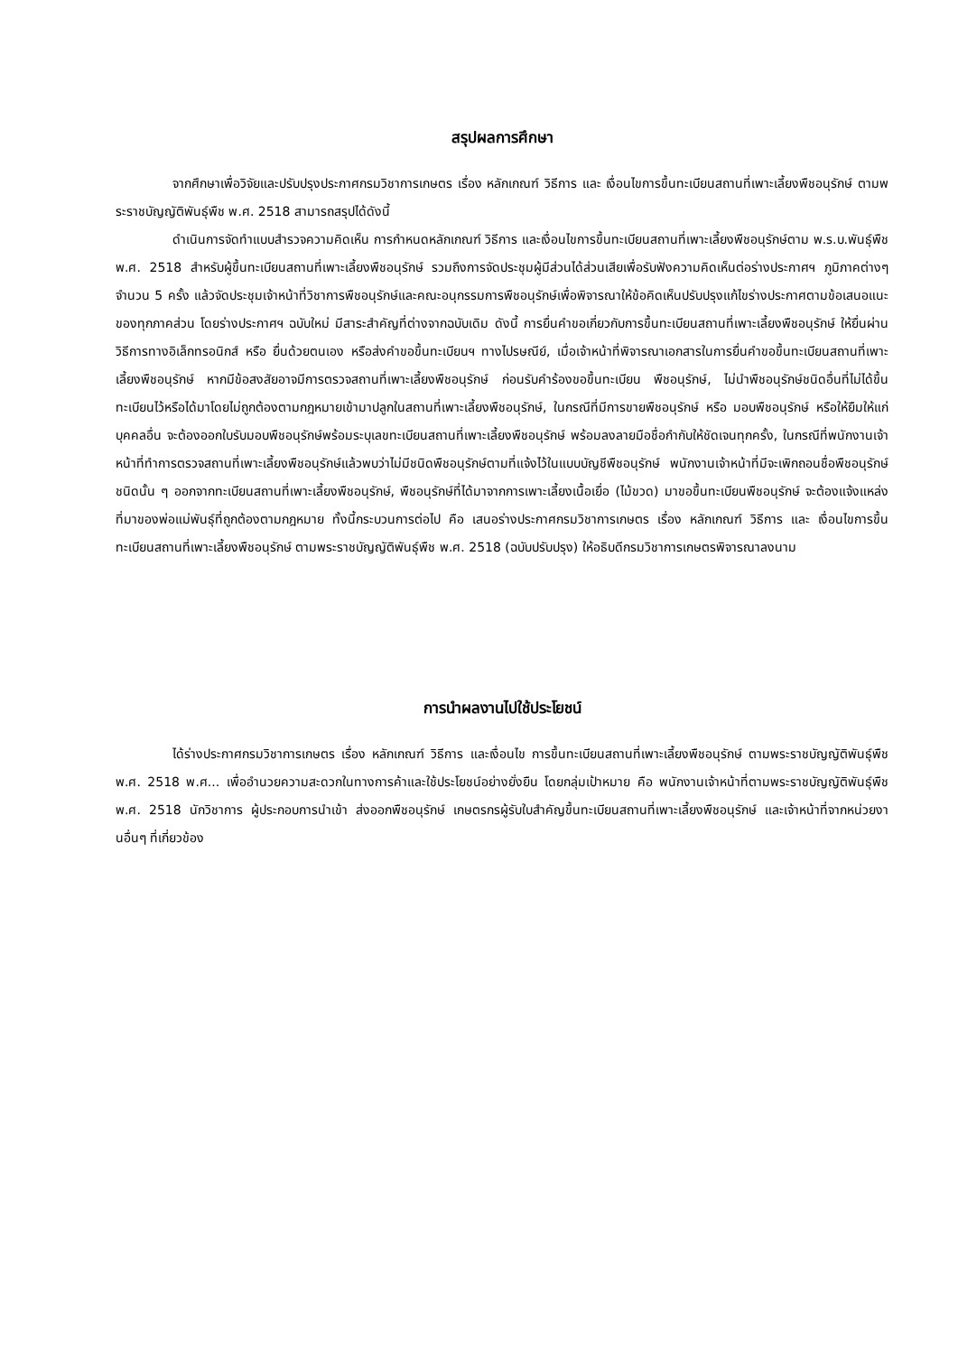สรุปผลการศึกษา
จากศึกษาเพื่อวิจัยและปรับปรุงประกาศกรมวิชาการเกษตร เรื่อง หลักเกณฑ์ วิธีการ และ เงื่อนไขการขึ้นทะเบียนสถานที่เพาะเลี้ยงพืชอนุรักษ์ ตามพระราชบัญญัติพันธุ์พืช พ.ศ. 2518 สามารถสรุปได้ดังนี้
ดำเนินการจัดทำแบบสำรวจความคิดเห็น การกำหนดหลักเกณฑ์ วิธีการ และเงื่อนไขการขึ้นทะเบียนสถานที่เพาะเลี้ยงพืชอนุรักษ์ตาม พ.ร.บ.พันธุ์พืช พ.ศ. 2518 สำหรับผู้ขึ้นทะเบียนสถานที่เพาะเลี้ยงพืชอนุรักษ์ รวมถึงการจัดประชุมผู้มีส่วนได้ส่วนเสียเพื่อรับฟังความคิดเห็นต่อร่างประกาศฯ ภูมิภาคต่างๆ จำนวน 5 ครั้ง แล้วจัดประชุมเจ้าหน้าที่วิชาการพืชอนุรักษ์และคณะอนุกรรมการพืชอนุรักษ์เพื่อพิจารณาให้ข้อคิดเห็นปรับปรุงแก้ไขร่างประกาศตามข้อเสนอแนะของทุกภาคส่วน โดยร่างประกาศฯ ฉบับใหม่ มีสาระสำคัญที่ต่างจากฉบับเดิม ดังนี้ การยื่นคำขอเกี่ยวกับการขึ้นทะเบียนสถานที่เพาะเลี้ยงพืชอนุรักษ์ ให้ยื่นผ่านวิธีการทางอิเล็กทรอนิกส์ หรือ ยื่นด้วยตนเอง หรือส่งคำขอขึ้นทะเบียนฯ ทางไปรษณีย์, เมื่อเจ้าหน้าที่พิจารณาเอกสารในการยื่นคำขอขึ้นทะเบียนสถานที่เพาะเลี้ยงพืชอนุรักษ์ หากมีข้อสงสัยอาจมีการตรวจสถานที่เพาะเลี้ยงพืชอนุรักษ์ ก่อนรับคำร้องขอขึ้นทะเบียน พืชอนุรักษ์, ไม่นำพืชอนุรักษ์ชนิดอื่นที่ไม่ได้ขึ้นทะเบียนไว้หรือได้มาโดยไม่ถูกต้องตามกฎหมายเข้ามาปลูกในสถานที่เพาะเลี้ยงพืชอนุรักษ์, ในกรณีที่มีการขายพืชอนุรักษ์ หรือ มอบพืชอนุรักษ์ หรือให้ยืมให้แก่บุคคลอื่น จะต้องออกใบรับมอบพืชอนุรักษ์พร้อมระบุเลขทะเบียนสถานที่เพาะเลี้ยงพืชอนุรักษ์ พร้อมลงลายมือชื่อกำกับให้ชัดเจนทุกครั้ง, ในกรณีที่พนักงานเจ้าหน้าที่ทำการตรวจสถานที่เพาะเลี้ยงพืชอนุรักษ์แล้วพบว่าไม่มีชนิดพืชอนุรักษ์ตามที่แจ้งไว้ในแบบบัญชีพืชอนุรักษ์ พนักงานเจ้าหน้าที่มีจะเพิกถอนชื่อพืชอนุรักษ์ชนิดนั้น ๆ ออกจากทะเบียนสถานที่เพาะเลี้ยงพืชอนุรักษ์, พืชอนุรักษ์ที่ได้มาจากการเพาะเลี้ยงเนื้อเยื่อ (ไม้ขวด) มาขอขึ้นทะเบียนพืชอนุรักษ์ จะต้องแจ้งแหล่งที่มาของพ่อแม่พันธุ์ที่ถูกต้องตามกฎหมาย ทั้งนี้กระบวนการต่อไป คือ เสนอร่างประกาศกรมวิชาการเกษตร เรื่อง หลักเกณฑ์ วิธีการ และ เงื่อนไขการขึ้นทะเบียนสถานที่เพาะเลี้ยงพืชอนุรักษ์ ตามพระราชบัญญัติพันธุ์พืช พ.ศ. 2518 (ฉบับปรับปรุง) ให้อธิบดีกรมวิชาการเกษตรพิจารณาลงนาม
การนำผลงานไปใช้ประโยชน์
ได้ร่างประกาศกรมวิชาการเกษตร เรื่อง หลักเกณฑ์ วิธีการ และเงื่อนไข การขึ้นทะเบียนสถานที่เพาะเลี้ยงพืชอนุรักษ์ ตามพระราชบัญญัติพันธุ์พืช พ.ศ. 2518 พ.ศ... เพื่ออำนวยความสะดวกในทางการค้าและใช้ประโยชน์อย่างยั่งยืน โดยกลุ่มเป้าหมาย คือ พนักงานเจ้าหน้าที่ตามพระราชบัญญัติพันธุ์พืช พ.ศ. 2518 นักวิชาการ ผู้ประกอบการนำเข้า ส่งออกพืชอนุรักษ์ เกษตรกรผู้รับใบสำคัญขึ้นทะเบียนสถานที่เพาะเลี้ยงพืชอนุรักษ์ และเจ้าหน้าที่จากหน่วยงานอื่นๆ ที่เกี่ยวข้อง